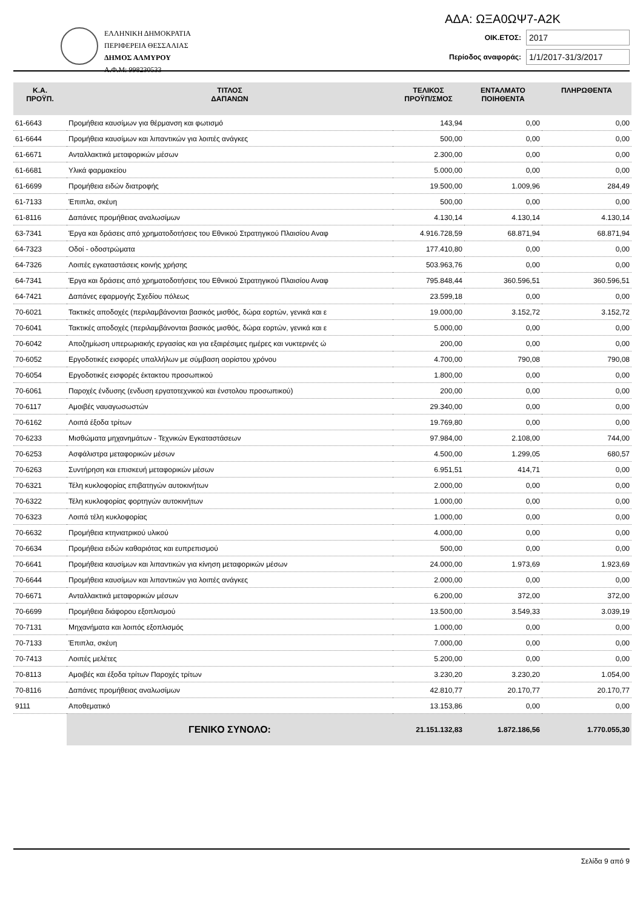ΕΛΛΗΝΙΚΗ ΔΗΜΟΚΡΑΤΙΑ
ΠΕΡΙΦΕΡΕΙΑ ΘΕΣΣΑΛΙΑΣ
ΔΗΜΟΣ ΑΛΜΥΡΟΥ
Α.Φ.Μ: 998230533
ΑΔΑ: ΩΞΑ0ΩΨ7-Α2Κ
ΟΙΚ.ΕΤΟΣ: 2017
Περίοδος αναφοράς: 1/1/2017-31/3/2017
| Κ.Α. ΠΡΟΫΠ. | ΤΙΤΛΟΣ ΔΑΠΑΝΩΝ | ΤΕΛΙΚΟΣ ΠΡΟΫΠ/ΣΜΟΣ | ΕΝΤΑΛΜΑΤΟ ΠΟΙΗΘΕΝΤΑ | ΠΛΗΡΩΘΕΝΤΑ |
| --- | --- | --- | --- | --- |
| 61-6643 | Προμήθεια καυσίμων για θέρμανση και φωτισμό | 143,94 | 0,00 | 0,00 |
| 61-6644 | Προμήθεια καυσίμων και λιπαντικών για λοιπές ανάγκες | 500,00 | 0,00 | 0,00 |
| 61-6671 | Ανταλλακτικά μεταφορικών μέσων | 2.300,00 | 0,00 | 0,00 |
| 61-6681 | Υλικά φαρμακείου | 5.000,00 | 0,00 | 0,00 |
| 61-6699 | Προμήθεια ειδών διατροφής | 19.500,00 | 1.009,96 | 284,49 |
| 61-7133 | Έπιπλα, σκέυη | 500,00 | 0,00 | 0,00 |
| 61-8116 | Δαπάνες προμήθειας αναλωσίμων | 4.130,14 | 4.130,14 | 4.130,14 |
| 63-7341 | Έργα και δράσεις από χρηματοδοτήσεις του Εθνικού Στρατηγικού Πλαισίου Αναφ | 4.916.728,59 | 68.871,94 | 68.871,94 |
| 64-7323 | Οδοί - οδοστρώματα | 177.410,80 | 0,00 | 0,00 |
| 64-7326 | Λοιπές εγκαταστάσεις κοινής χρήσης | 503.963,76 | 0,00 | 0,00 |
| 64-7341 | Έργα και δράσεις από χρηματοδοτήσεις του Εθνικού Στρατηγικού Πλαισίου Αναφ | 795.848,44 | 360.596,51 | 360.596,51 |
| 64-7421 | Δαπάνες εφαρμογής Σχεδίου πόλεως | 23.599,18 | 0,00 | 0,00 |
| 70-6021 | Τακτικές αποδοχές (περιλαμβάνονται βασικός μισθός, δώρα εορτών, γενικά και ε | 19.000,00 | 3.152,72 | 3.152,72 |
| 70-6041 | Τακτικές αποδοχές (περιλαμβάνονται βασικός μισθός, δώρα εορτών, γενικά και ε | 5.000,00 | 0,00 | 0,00 |
| 70-6042 | Αποζημίωση υπερωριακής εργασίας και για εξαιρέσιμες ημέρες και νυκτερινές ώ | 200,00 | 0,00 | 0,00 |
| 70-6052 | Εργοδοτικές εισφορές υπαλλήλων με σύμβαση αορίστου χρόνου | 4.700,00 | 790,08 | 790,08 |
| 70-6054 | Εργοδοτικές εισφορές έκτακτου προσωπικού | 1.800,00 | 0,00 | 0,00 |
| 70-6061 | Παροχές ένδυσης (ενδυση εργατοτεχνικού και ένστολου προσωπικού) | 200,00 | 0,00 | 0,00 |
| 70-6117 | Αμοιβές ναυαγωσωστών | 29.340,00 | 0,00 | 0,00 |
| 70-6162 | Λοιπά έξοδα τρίτων | 19.769,80 | 0,00 | 0,00 |
| 70-6233 | Μισθώματα μηχανημάτων - Τεχνικών Εγκαταστάσεων | 97.984,00 | 2.108,00 | 744,00 |
| 70-6253 | Ασφάλιστρα μεταφορικών μέσων | 4.500,00 | 1.299,05 | 680,57 |
| 70-6263 | Συντήρηση και επισκευή μεταφορικών μέσων | 6.951,51 | 414,71 | 0,00 |
| 70-6321 | Τέλη κυκλοφορίας επιβατηγών αυτοκινήτων | 2.000,00 | 0,00 | 0,00 |
| 70-6322 | Τέλη κυκλοφορίας φορτηγών αυτοκινήτων | 1.000,00 | 0,00 | 0,00 |
| 70-6323 | Λοιπά τέλη κυκλοφορίας | 1.000,00 | 0,00 | 0,00 |
| 70-6632 | Προμήθεια κτηνιατρικού υλικού | 4.000,00 | 0,00 | 0,00 |
| 70-6634 | Προμήθεια ειδών καθαριότας και ευπρεπισμού | 500,00 | 0,00 | 0,00 |
| 70-6641 | Προμήθεια καυσίμων και λιπαντικών για κίνηση μεταφορικών μέσων | 24.000,00 | 1.973,69 | 1.923,69 |
| 70-6644 | Προμήθεια καυσίμων και λιπαντικών για λοιπές ανάγκες | 2.000,00 | 0,00 | 0,00 |
| 70-6671 | Ανταλλακτικά μεταφορικών μέσων | 6.200,00 | 372,00 | 372,00 |
| 70-6699 | Προμήθεια διάφορου εξοπλισμού | 13.500,00 | 3.549,33 | 3.039,19 |
| 70-7131 | Μηχανήματα και λοιπός εξοπλισμός | 1.000,00 | 0,00 | 0,00 |
| 70-7133 | Έπιπλα, σκέυη | 7.000,00 | 0,00 | 0,00 |
| 70-7413 | Λοιπές μελέτες | 5.200,00 | 0,00 | 0,00 |
| 70-8113 | Αμοιβές και έξοδα τρίτων Παροχές τρίτων | 3.230,20 | 3.230,20 | 1.054,00 |
| 70-8116 | Δαπάνες προμήθειας αναλωσίμων | 42.810,77 | 20.170,77 | 20.170,77 |
| 9111 | Αποθεματικό | 13.153,86 | 0,00 | 0,00 |
| | ΓΕΝΙΚΟ ΣΥΝΟΛΟ: | 21.151.132,83 | 1.872.186,56 | 1.770.055,30 |
Σελίδα 9 από 9